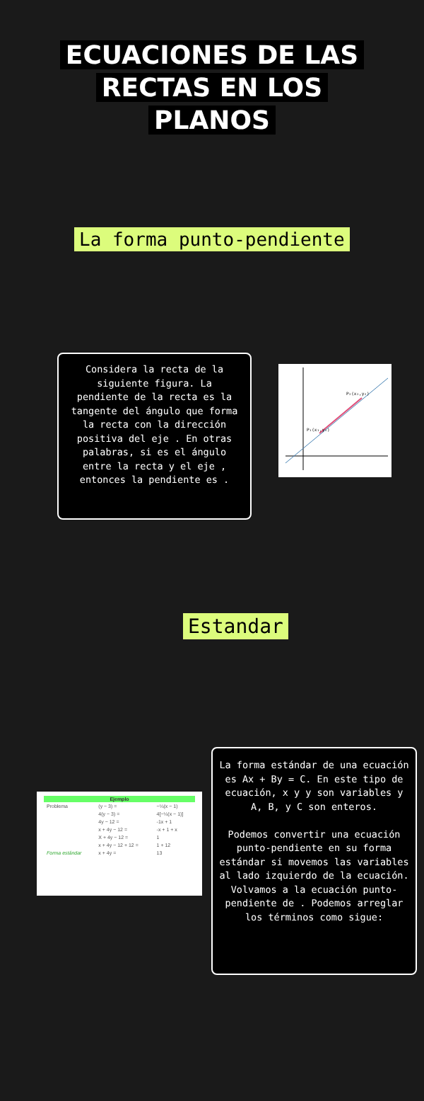ECUACIONES DE LAS
RECTAS EN LOS
PLANOS
La forma punto-pendiente
Considera la recta de la siguiente figura. La pendiente de la recta es la tangente del ángulo que forma la recta con la dirección positiva del eje . En otras palabras, si es el ángulo entre la recta y el eje , entonces la pendiente es .
P₁(x₁,y₁)
P₂(x₂,y₂)
Estandar
| Ejemplo | | |
| --- | --- | --- |
| Problema | (y − 3) = | −¼(x − 1) |
| | 4(y − 3) = | 4[−¼(x − 1)] |
| | 4y − 12 = | -1x + 1 |
| | x + 4y − 12 = | -x + 1 + x |
| | X + 4y − 12 = | 1 |
| | x + 4y − 12 + 12 = | 1 + 12 |
| Forma estándar | x + 4y = | 13 |
La forma estándar de una ecuación es Ax + By = C. En este tipo de ecuación, x y y son variables y A, B, y C son enteros.
Podemos convertir una ecuación punto-pendiente en su forma estándar si movemos las variables al lado izquierdo de la ecuación. Volvamos a la ecuación punto-pendiente de . Podemos arreglar los términos como sigue: